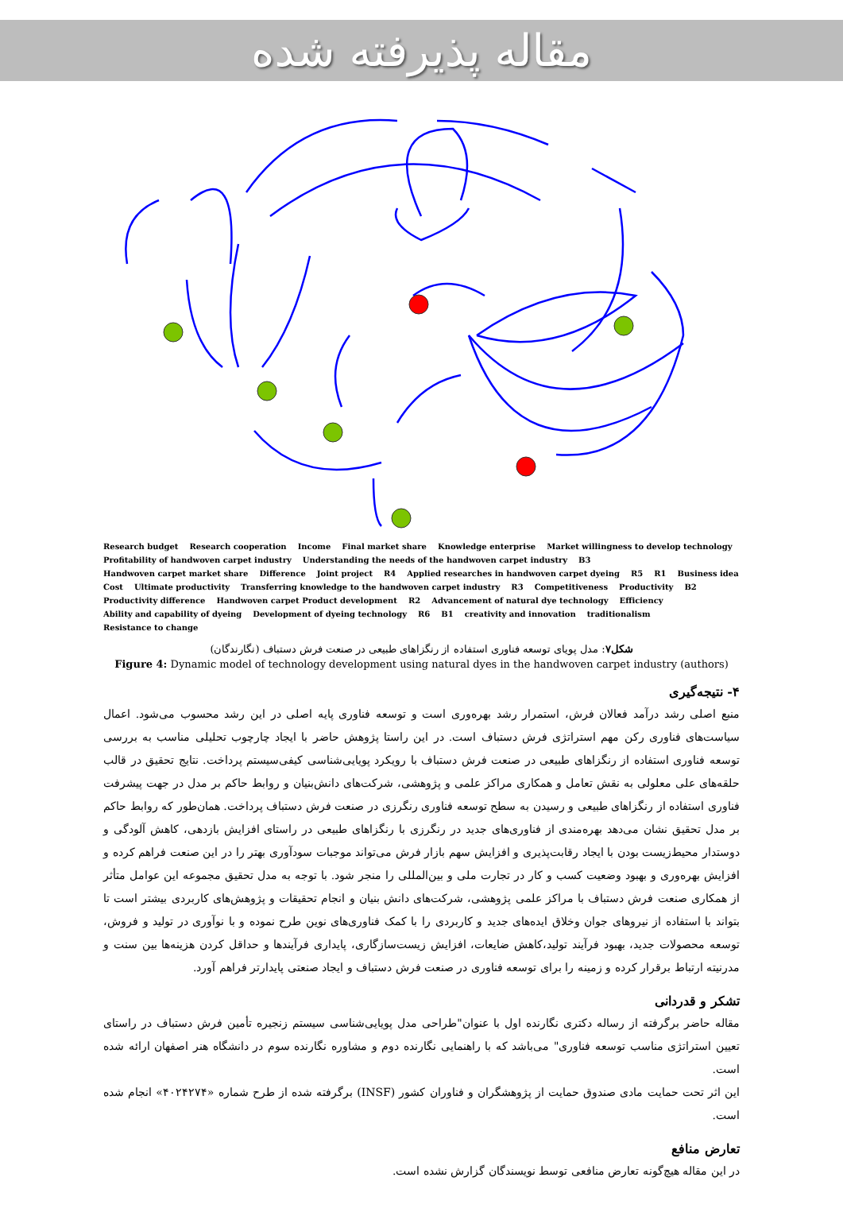مقاله پذیرفته شده
Research budget Research cooperation Income Final market share Knowledge enterprise Market willingness to develop technology Profitability of handwoven carpet industry Understanding the needs of the handwoven carpet industry B3 Handwoven carpet market share Difference Joint project R4 Applied researches in handwoven carpet dyeing R5 R1 Business idea Cost Ultimate productivity Transferring knowledge to the handwoven carpet industry R3 Competitiveness Productivity B2 Productivity difference Handwoven carpet Product development R2 Advancement of natural dye technology Efficiency Ability and capability of dyeing Development of dyeing technology R6 B1 creativity and innovation traditionalism Resistance to change
شکل۷: مدل پویای توسعه فناوری استفاده از رنگزاهای طبیعی در صنعت فرش دستباف (نگارندگان)
Figure 4: Dynamic model of technology development using natural dyes in the handwoven carpet industry (authors)
۴- نتیجه‌گیری
منبع اصلی رشد درآمد فعالان فرش، استمرار رشد بهره‌وری است و توسعه فناوری پایه اصلی در این رشد محسوب می‌شود. اعمال سیاست‌های فناوری رکن مهم استراتژی فرش دستباف است. در این راستا پژوهش حاضر با ایجاد چارچوب تحلیلی مناسب به بررسی توسعه فناوری استفاده از رنگزاهای طبیعی در صنعت فرش دستباف با رویکرد پویایی‌شناسی کیفی‌سیستم پرداخت. نتایج تحقیق در قالب حلقه‌های علی معلولی به نقش تعامل و همکاری مراکز علمی و پژوهشی، شرکت‌های دانش‌بنیان و روابط حاکم بر مدل در جهت پیشرفت فناوری استفاده از رنگزاهای طبیعی و رسیدن به سطح توسعه فناوری رنگرزی در صنعت فرش دستباف پرداخت. همان‌طور که روابط حاکم بر مدل تحقیق نشان می‌دهد بهره‌مندی از فناوری‌های جدید در رنگرزی با رنگزاهای طبیعی در راستای افزایش بازدهی، کاهش آلودگی و دوستدار محیط‌زیست بودن با ایجاد رقابت‌پذیری و افزایش سهم بازار فرش می‌تواند موجبات سودآوری بهتر را در این صنعت فراهم کرده و افزایش بهره‌وری و بهبود وضعیت کسب و کار در تجارت ملی و بین‌المللی را منجر شود. با توجه به مدل تحقیق مجموعه این عوامل متأثر از همکاری صنعت فرش دستباف با مراکز علمی پژوهشی، شرکت‌های دانش بنیان و انجام تحقیقات و پژوهش‌های کاربردی بیشتر است تا بتواند با استفاده از نیروهای جوان وخلاق ایده‌های جدید و کاربردی را با کمک فناوری‌های نوین طرح نموده و با نوآوری در تولید و فروش، توسعه محصولات جدید، بهبود فرآیند تولید،کاهش ضایعات، افزایش زیست‌سازگاری، پایداری فرآیندها و حداقل کردن هزینه‌ها بین سنت و مدرنیته ارتباط برقرار کرده و زمینه را برای توسعه فناوری در صنعت فرش دستباف و ایجاد صنعتی پایدارتر فراهم آورد.
تشکر و قدردانی
مقاله حاضر برگرفته از رساله دکتری نگارنده اول با عنوان"طراحی مدل پویایی‌شناسی سیستم زنجیره تأمین فرش دستباف در راستای تعیین استراتژی مناسب توسعه فناوری" می‌باشد که با راهنمایی نگارنده دوم و مشاوره نگارنده سوم در دانشگاه هنر اصفهان ارائه شده است.
این اثر تحت حمایت مادی صندوق حمایت از پژوهشگران و فناوران کشور (INSF) برگرفته شده از طرح شماره «۴۰۲۴۲۷۴» انجام شده است.
تعارض منافع
در این مقاله هیچ‌گونه تعارض منافعی توسط نویسندگان گزارش نشده است.